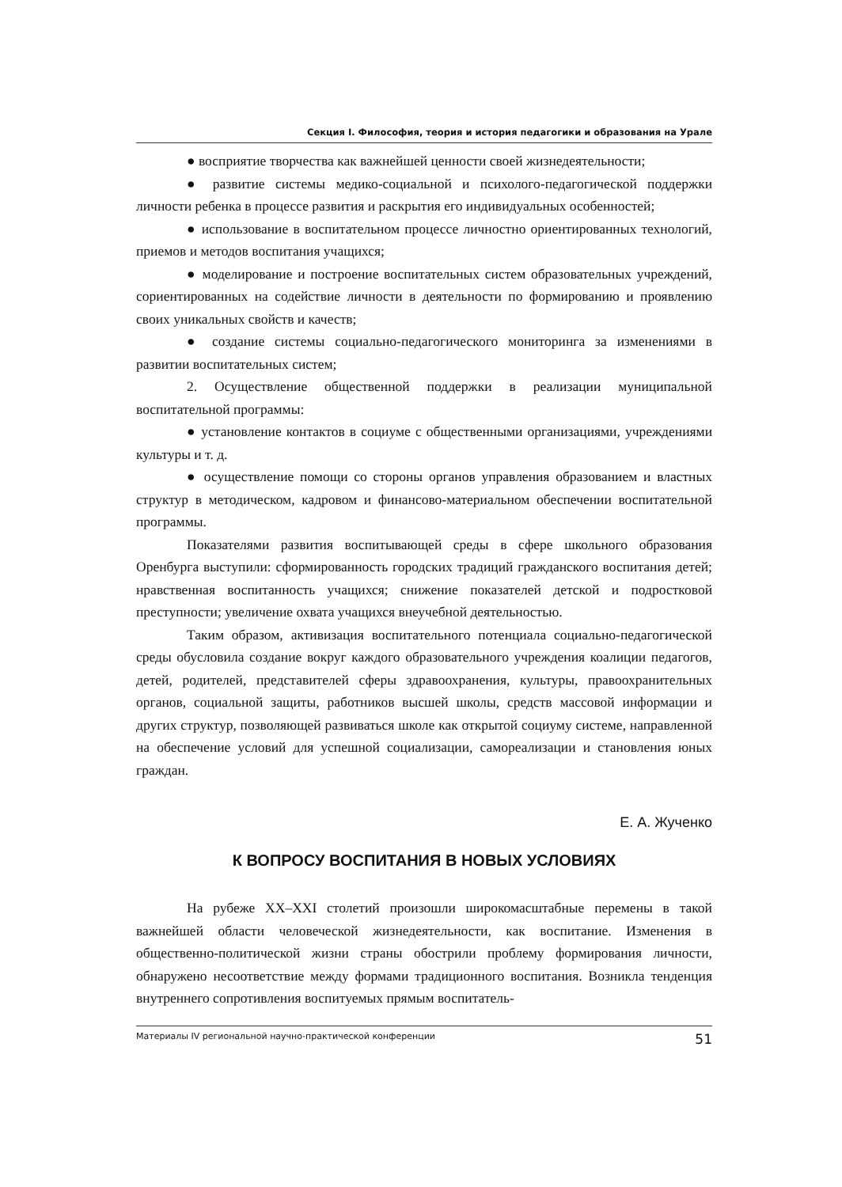Секция I. Философия, теория и история педагогики и образования на Урале
● восприятие творчества как важнейшей ценности своей жизнедеятельности;
● развитие системы медико-социальной и психолого-педагогической поддержки личности ребенка в процессе развития и раскрытия его индивидуальных особенностей;
● использование в воспитательном процессе личностно ориентированных технологий, приемов и методов воспитания учащихся;
● моделирование и построение воспитательных систем образовательных учреждений, сориентированных на содействие личности в деятельности по формированию и проявлению своих уникальных свойств и качеств;
● создание системы социально-педагогического мониторинга за изменениями в развитии воспитательных систем;
2. Осуществление общественной поддержки в реализации муниципальной воспитательной программы:
● установление контактов в социуме с общественными организациями, учреждениями культуры и т. д.
● осуществление помощи со стороны органов управления образованием и властных структур в методическом, кадровом и финансово-материальном обеспечении воспитательной программы.
Показателями развития воспитывающей среды в сфере школьного образования Оренбурга выступили: сформированность городских традиций гражданского воспитания детей; нравственная воспитанность учащихся; снижение показателей детской и подростковой преступности; увеличение охвата учащихся внеучебной деятельностью.
Таким образом, активизация воспитательного потенциала социально-педагогической среды обусловила создание вокруг каждого образовательного учреждения коалиции педагогов, детей, родителей, представителей сферы здравоохранения, культуры, правоохранительных органов, социальной защиты, работников высшей школы, средств массовой информации и других структур, позволяющей развиваться школе как открытой социуму системе, направленной на обеспечение условий для успешной социализации, самореализации и становления юных граждан.
Е. А. Жученко
К ВОПРОСУ ВОСПИТАНИЯ В НОВЫХ УСЛОВИЯХ
На рубеже XX–XXI столетий произошли широкомасштабные перемены в такой важнейшей области человеческой жизнедеятельности, как воспитание. Изменения в общественно-политической жизни страны обострили проблему формирования личности, обнаружено несоответствие между формами традиционного воспитания. Возникла тенденция внутреннего сопротивления воспитуемых прямым воспитатель-
Материалы IV региональной научно-практической конференции 51